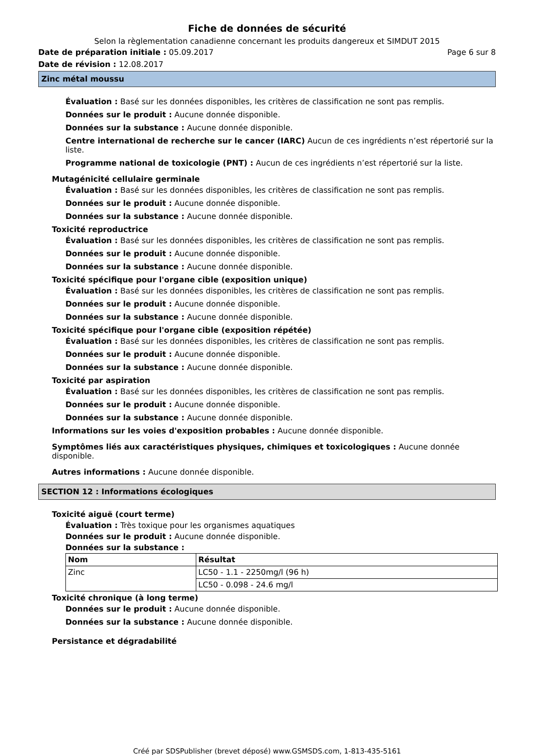Fiche de données de sécurité
Selon la règlementation canadienne concernant les produits dangereux et SIMDUT 2015
Date de préparation initiale : 05.09.2017 Page 6 sur 8
Date de révision : 12.08.2017
Zinc métal moussu
Évaluation : Basé sur les données disponibles, les critères de classification ne sont pas remplis.
Données sur le produit : Aucune donnée disponible.
Données sur la substance : Aucune donnée disponible.
Centre international de recherche sur le cancer (IARC) Aucun de ces ingrédients n’est répertorié sur la liste.
Programme national de toxicologie (PNT) : Aucun de ces ingrédients n’est répertorié sur la liste.
Mutagénicité cellulaire germinale
Évaluation : Basé sur les données disponibles, les critères de classification ne sont pas remplis.
Données sur le produit : Aucune donnée disponible.
Données sur la substance : Aucune donnée disponible.
Toxicité reproductrice
Évaluation : Basé sur les données disponibles, les critères de classification ne sont pas remplis.
Données sur le produit : Aucune donnée disponible.
Données sur la substance : Aucune donnée disponible.
Toxicité spécifique pour l'organe cible (exposition unique)
Évaluation : Basé sur les données disponibles, les critères de classification ne sont pas remplis.
Données sur le produit : Aucune donnée disponible.
Données sur la substance : Aucune donnée disponible.
Toxicité spécifique pour l'organe cible (exposition répétée)
Évaluation : Basé sur les données disponibles, les critères de classification ne sont pas remplis.
Données sur le produit : Aucune donnée disponible.
Données sur la substance : Aucune donnée disponible.
Toxicité par aspiration
Évaluation : Basé sur les données disponibles, les critères de classification ne sont pas remplis.
Données sur le produit : Aucune donnée disponible.
Données sur la substance : Aucune donnée disponible.
Informations sur les voies d'exposition probables : Aucune donnée disponible.
Symptômes liés aux caractéristiques physiques, chimiques et toxicologiques : Aucune donnée disponible.
Autres informations : Aucune donnée disponible.
SECTION 12 : Informations écologiques
Toxicité aiguë (court terme)
Évaluation : Très toxique pour les organismes aquatiques
Données sur le produit : Aucune donnée disponible.
Données sur la substance :
| Nom | Résultat |
| --- | --- |
| Zinc | LC50 - 1.1 - 2250mg/l (96 h) |
| | LC50 - 0.098 - 24.6 mg/l |
Toxicité chronique (à long terme)
Données sur le produit : Aucune donnée disponible.
Données sur la substance : Aucune donnée disponible.
Persistance et dégradabilité
Créé par SDSPublisher (brevet déposé) www.GSMSDS.com, 1-813-435-5161